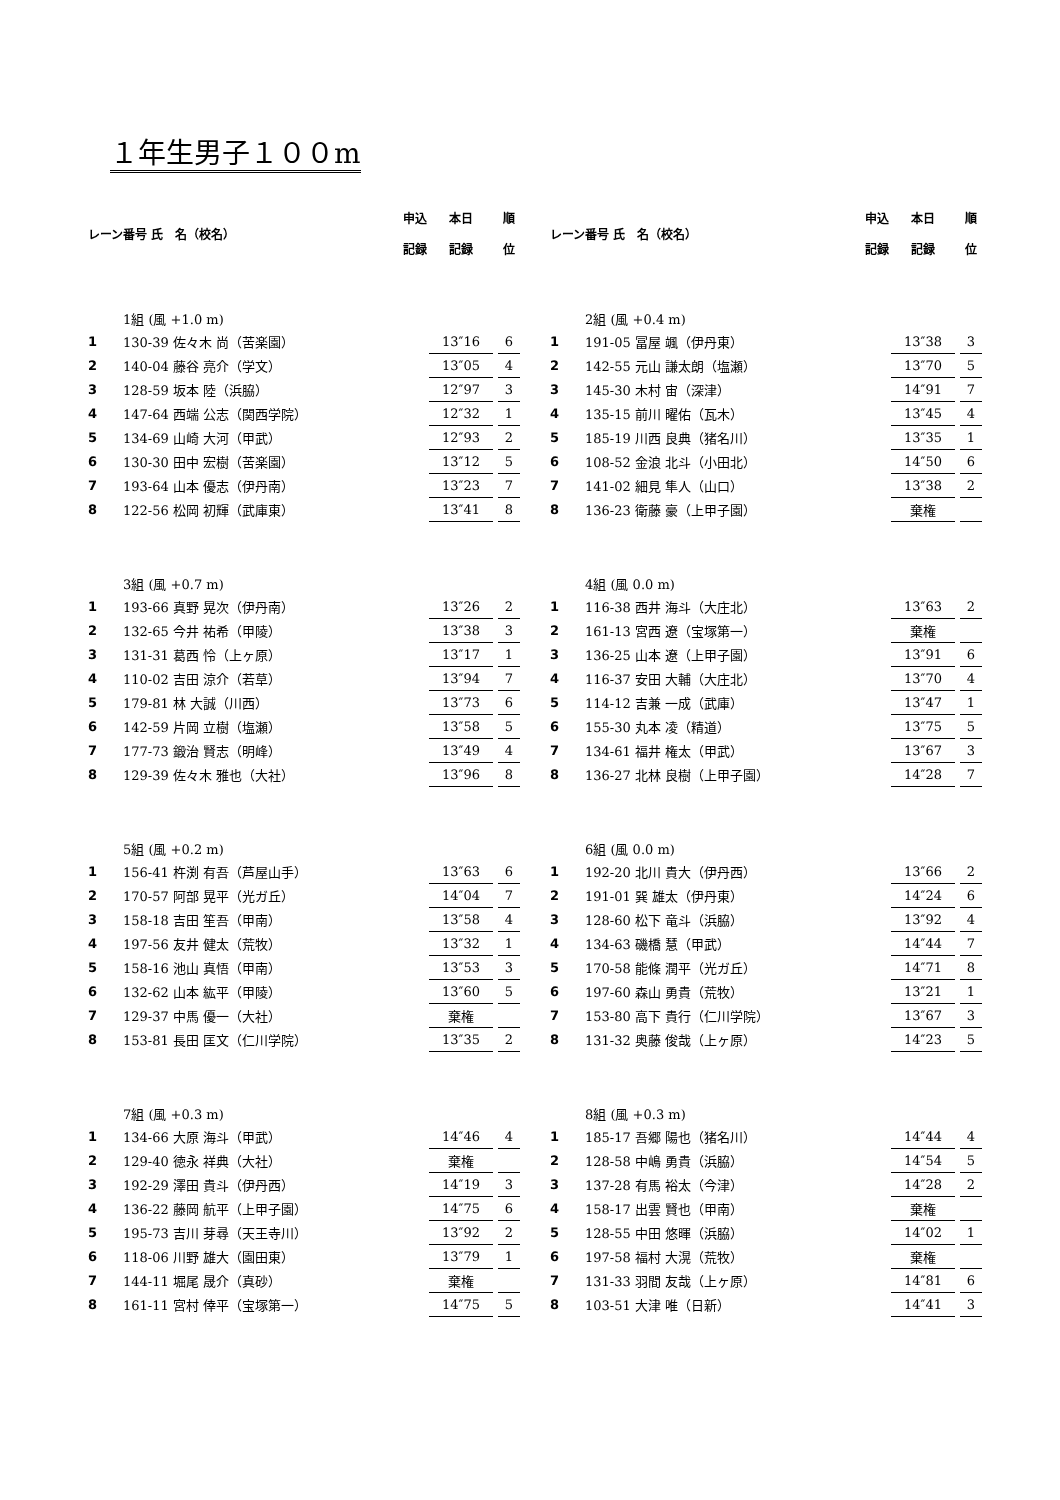１年生男子１００m
| レーン | 番号 氏 名（校名） | | 申込 記録 | 本日 記録 | | 順 位 |
| --- | --- | --- | --- | --- | --- | --- |
| | 1組 (風 +1.0 m) | | | | | |
| 1 | 130-39 佐々木 尚（苦楽園） | | | 13″16 | | 6 |
| 2 | 140-04 藤谷 亮介（学文） | | | 13″05 | | 4 |
| 3 | 128-59 坂本 陸（浜脇） | | | 12″97 | | 3 |
| 4 | 147-64 西端 公志（関西学院） | | | 12″32 | | 1 |
| 5 | 134-69 山崎 大河（甲武） | | | 12″93 | | 2 |
| 6 | 130-30 田中 宏樹（苦楽園） | | | 13″12 | | 5 |
| 7 | 193-64 山本 優志（伊丹南） | | | 13″23 | | 7 |
| 8 | 122-56 松岡 初輝（武庫東） | | | 13″41 | | 8 |
| | 3組 (風 +0.7 m) | | | | | |
| 1 | 193-66 真野 晃次（伊丹南） | | | 13″26 | | 2 |
| 2 | 132-65 今井 祐希（甲陵） | | | 13″38 | | 3 |
| 3 | 131-31 葛西 怜（上ヶ原） | | | 13″17 | | 1 |
| 4 | 110-02 吉田 涼介（若草） | | | 13″94 | | 7 |
| 5 | 179-81 林 大誠（川西） | | | 13″73 | | 6 |
| 6 | 142-59 片岡 立樹（塩瀬） | | | 13″58 | | 5 |
| 7 | 177-73 鍛治 賢志（明峰） | | | 13″49 | | 4 |
| 8 | 129-39 佐々木 雅也（大社） | | | 13″96 | | 8 |
| | 5組 (風 +0.2 m) | | | | | |
| 1 | 156-41 杵渕 有吾（芦屋山手） | | | 13″63 | | 6 |
| 2 | 170-57 阿部 晃平（光ガ丘） | | | 14″04 | | 7 |
| 3 | 158-18 吉田 笙吾（甲南） | | | 13″58 | | 4 |
| 4 | 197-56 友井 健太（荒牧） | | | 13″32 | | 1 |
| 5 | 158-16 池山 真悟（甲南） | | | 13″53 | | 3 |
| 6 | 132-62 山本 紘平（甲陵） | | | 13″60 | | 5 |
| 7 | 129-37 中馬 優一（大社） | | | 棄権 | | |
| 8 | 153-81 長田 匡文（仁川学院） | | | 13″35 | | 2 |
| | 7組 (風 +0.3 m) | | | | | |
| 1 | 134-66 大原 海斗（甲武） | | | 14″46 | | 4 |
| 2 | 129-40 徳永 祥典（大社） | | | 棄権 | | |
| 3 | 192-29 澤田 貴斗（伊丹西） | | | 14″19 | | 3 |
| 4 | 136-22 藤岡 航平（上甲子園） | | | 14″75 | | 6 |
| 5 | 195-73 吉川 芽尋（天王寺川） | | | 13″92 | | 2 |
| 6 | 118-06 川野 雄大（園田東） | | | 13″79 | | 1 |
| 7 | 144-11 堀尾 晟介（真砂） | | | 棄権 | | |
| 8 | 161-11 宮村 倖平（宝塚第一） | | | 14″75 | | 5 |
| レーン | 番号 氏 名（校名） | | 申込 記録 | 本日 記録 | | 順 位 |
| --- | --- | --- | --- | --- | --- | --- |
| | 2組 (風 +0.4 m) | | | | | |
| 1 | 191-05 冨屋 颯（伊丹東） | | | 13″38 | | 3 |
| 2 | 142-55 元山 謙太朗（塩瀬） | | | 13″70 | | 5 |
| 3 | 145-30 木村 宙（深津） | | | 14″91 | | 7 |
| 4 | 135-15 前川 曜佑（瓦木） | | | 13″45 | | 4 |
| 5 | 185-19 川西 良典（猪名川） | | | 13″35 | | 1 |
| 6 | 108-52 金浪 北斗（小田北） | | | 14″50 | | 6 |
| 7 | 141-02 細見 隼人（山口） | | | 13″38 | | 2 |
| 8 | 136-23 衛藤 豪（上甲子園） | | | 棄権 | | |
| | 4組 (風 0.0 m) | | | | | |
| 1 | 116-38 西井 海斗（大庄北） | | | 13″63 | | 2 |
| 2 | 161-13 宮西 遼（宝塚第一） | | | 棄権 | | |
| 3 | 136-25 山本 遼（上甲子園） | | | 13″91 | | 6 |
| 4 | 116-37 安田 大輔（大庄北） | | | 13″70 | | 4 |
| 5 | 114-12 吉兼 一成（武庫） | | | 13″47 | | 1 |
| 6 | 155-30 丸本 凌（精道） | | | 13″75 | | 5 |
| 7 | 134-61 福井 権太（甲武） | | | 13″67 | | 3 |
| 8 | 136-27 北林 良樹（上甲子園） | | | 14″28 | | 7 |
| | 6組 (風 0.0 m) | | | | | |
| 1 | 192-20 北川 貴大（伊丹西） | | | 13″66 | | 2 |
| 2 | 191-01 巽 雄太（伊丹東） | | | 14″24 | | 6 |
| 3 | 128-60 松下 竜斗（浜脇） | | | 13″92 | | 4 |
| 4 | 134-63 磯橋 慧（甲武） | | | 14″44 | | 7 |
| 5 | 170-58 能條 潤平（光ガ丘） | | | 14″71 | | 8 |
| 6 | 197-60 森山 勇貴（荒牧） | | | 13″21 | | 1 |
| 7 | 153-80 高下 貴行（仁川学院） | | | 13″67 | | 3 |
| 8 | 131-32 奥藤 俊哉（上ヶ原） | | | 14″23 | | 5 |
| | 8組 (風 +0.3 m) | | | | | |
| 1 | 185-17 吾郷 陽也（猪名川） | | | 14″44 | | 4 |
| 2 | 128-58 中嶋 勇貴（浜脇） | | | 14″54 | | 5 |
| 3 | 137-28 有馬 裕太（今津） | | | 14″28 | | 2 |
| 4 | 158-17 出雲 賢也（甲南） | | | 棄権 | | |
| 5 | 128-55 中田 悠暉（浜脇） | | | 14″02 | | 1 |
| 6 | 197-58 福村 大滉（荒牧） | | | 棄権 | | |
| 7 | 131-33 羽間 友哉（上ヶ原） | | | 14″81 | | 6 |
| 8 | 103-51 大津 唯（日新） | | | 14″41 | | 3 |